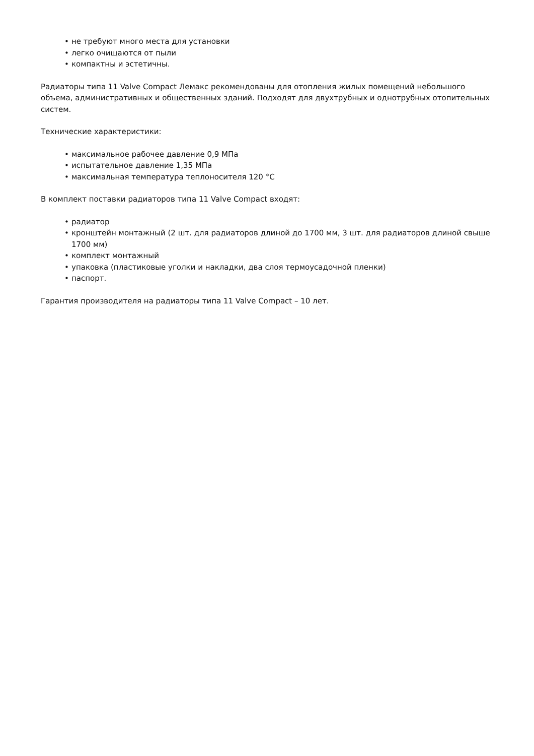• не требуют много места для установки
• легко очищаются от пыли
• компактны и эстетичны.
Радиаторы типа 11 Valve Compact Лемакс рекомендованы для отопления жилых помещений небольшого объема, административных и общественных зданий. Подходят для двухтрубных и однотрубных отопительных систем.
Технические характеристики:
• максимальное рабочее давление 0,9 МПа
• испытательное давление 1,35 МПа
• максимальная температура теплоносителя 120 °С
В комплект поставки радиаторов типа 11 Valve Compact входят:
• радиатор
• кронштейн монтажный (2 шт. для радиаторов длиной до 1700 мм, 3 шт. для радиаторов длиной свыше 1700 мм)
• комплект монтажный
• упаковка (пластиковые уголки и накладки, два слоя термоусадочной пленки)
• паспорт.
Гарантия производителя на радиаторы типа 11 Valve Compact – 10 лет.